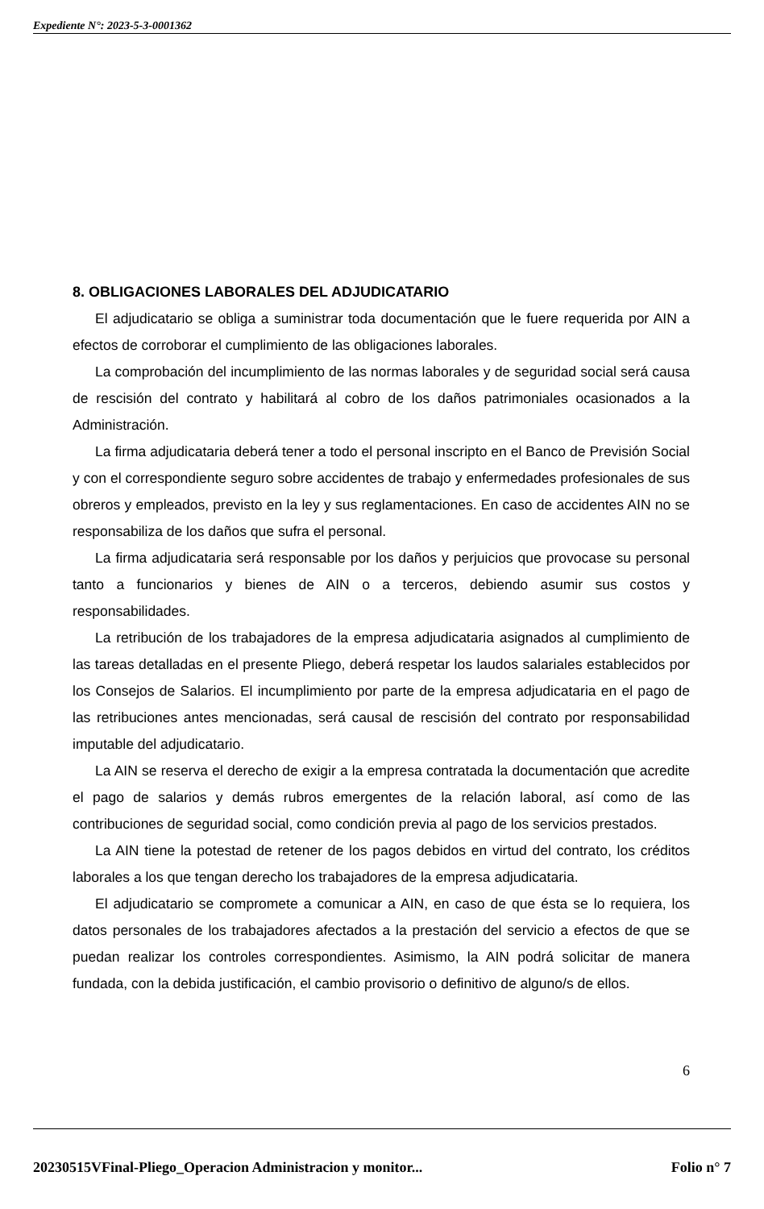Expediente N°: 2023-5-3-0001362
8. OBLIGACIONES LABORALES DEL ADJUDICATARIO
El adjudicatario se obliga a suministrar toda documentación que le fuere requerida por AIN a efectos de corroborar el cumplimiento de las obligaciones laborales.
La comprobación del incumplimiento de las normas laborales y de seguridad social será causa de rescisión del contrato y habilitará al cobro de los daños patrimoniales ocasionados a la Administración.
La firma adjudicataria deberá tener a todo el personal inscripto en el Banco de Previsión Social y con el correspondiente seguro sobre accidentes de trabajo y enfermedades profesionales de sus obreros y empleados, previsto en la ley y sus reglamentaciones. En caso de accidentes AIN no se responsabiliza de los daños que sufra el personal.
La firma adjudicataria será responsable por los daños y perjuicios que provocase su personal tanto a funcionarios y bienes de AIN o a terceros, debiendo asumir sus costos y responsabilidades.
La retribución de los trabajadores de la empresa adjudicataria asignados al cumplimiento de las tareas detalladas en el presente Pliego, deberá respetar los laudos salariales establecidos por los Consejos de Salarios. El incumplimiento por parte de la empresa adjudicataria en el pago de las retribuciones antes mencionadas, será causal de rescisión del contrato por responsabilidad imputable del adjudicatario.
La AIN se reserva el derecho de exigir a la empresa contratada la documentación que acredite el pago de salarios y demás rubros emergentes de la relación laboral, así como de las contribuciones de seguridad social, como condición previa al pago de los servicios prestados.
La AIN tiene la potestad de retener de los pagos debidos en virtud del contrato, los créditos laborales a los que tengan derecho los trabajadores de la empresa adjudicataria.
El adjudicatario se compromete a comunicar a AIN, en caso de que ésta se lo requiera, los datos personales de los trabajadores afectados a la prestación del servicio a efectos de que se puedan realizar los controles correspondientes. Asimismo, la AIN podrá solicitar de manera fundada, con la debida justificación, el cambio provisorio o definitivo de alguno/s de ellos.
6
20230515VFinal-Pliego_Operacion Administracion y monitor... Folio n° 7